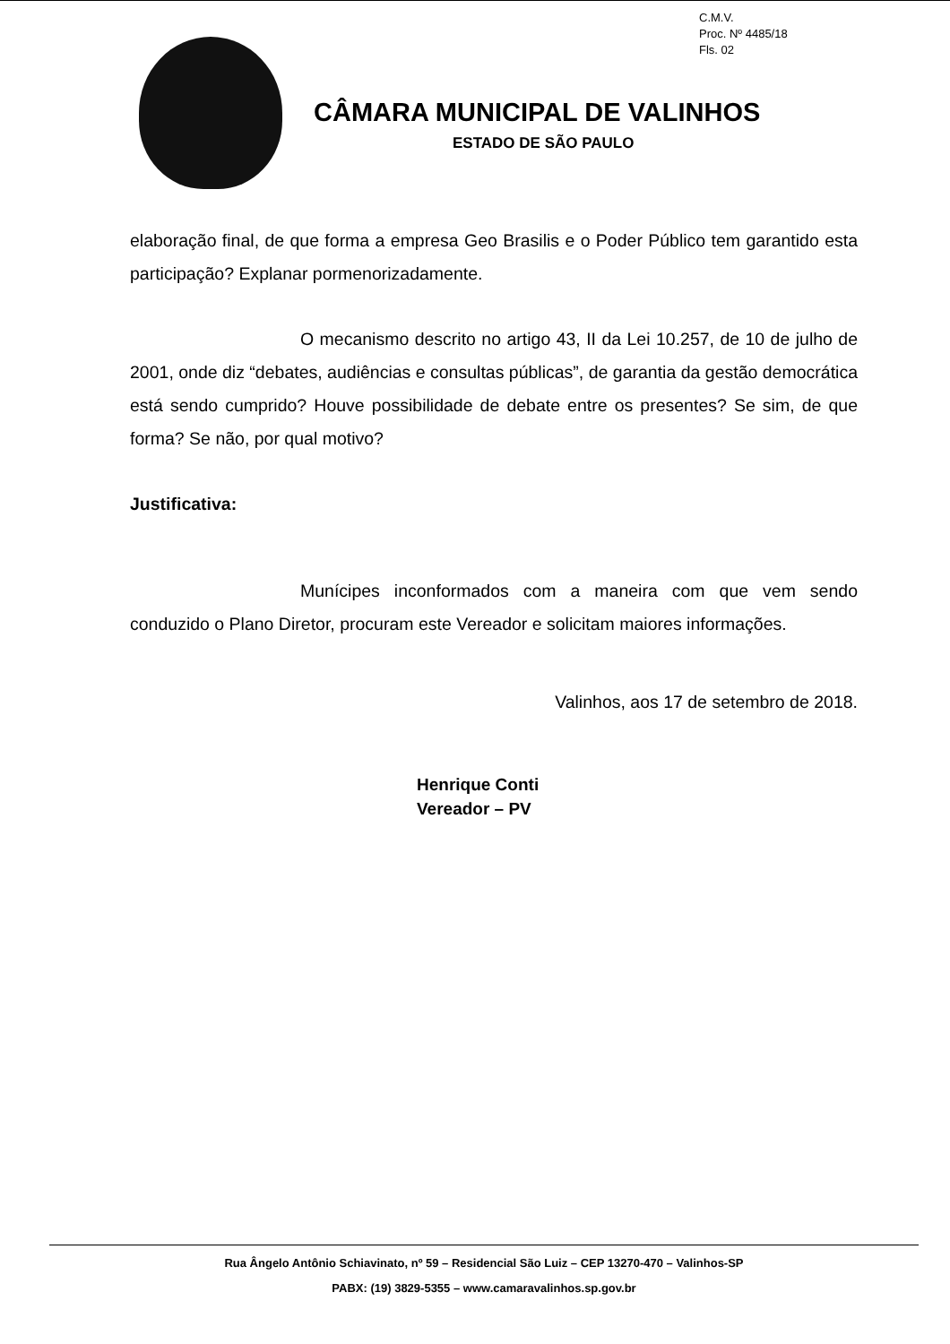C.M.V.
Proc. Nº 4485/18
Fls. 02
CÂMARA MUNICIPAL DE VALINHOS
ESTADO DE SÃO PAULO
elaboração final, de que forma a empresa Geo Brasilis e o Poder Público tem garantido esta participação? Explanar pormenorizadamente.
O mecanismo descrito no artigo 43, II da Lei 10.257, de 10 de julho de 2001, onde diz “debates, audiências e consultas públicas”, de garantia da gestão democrática está sendo cumprido? Houve possibilidade de debate entre os presentes? Se sim, de que forma? Se não, por qual motivo?
Justificativa:
Munícipes inconformados com a maneira com que vem sendo conduzido o Plano Diretor, procuram este Vereador e solicitam maiores informações.
Valinhos, aos 17 de setembro de 2018.
Henrique Conti
Vereador – PV
Rua Ângelo Antônio Schiavinato, nº 59 – Residencial São Luiz – CEP 13270-470 – Valinhos-SP
PABX: (19) 3829-5355 – www.camaravalinhos.sp.gov.br